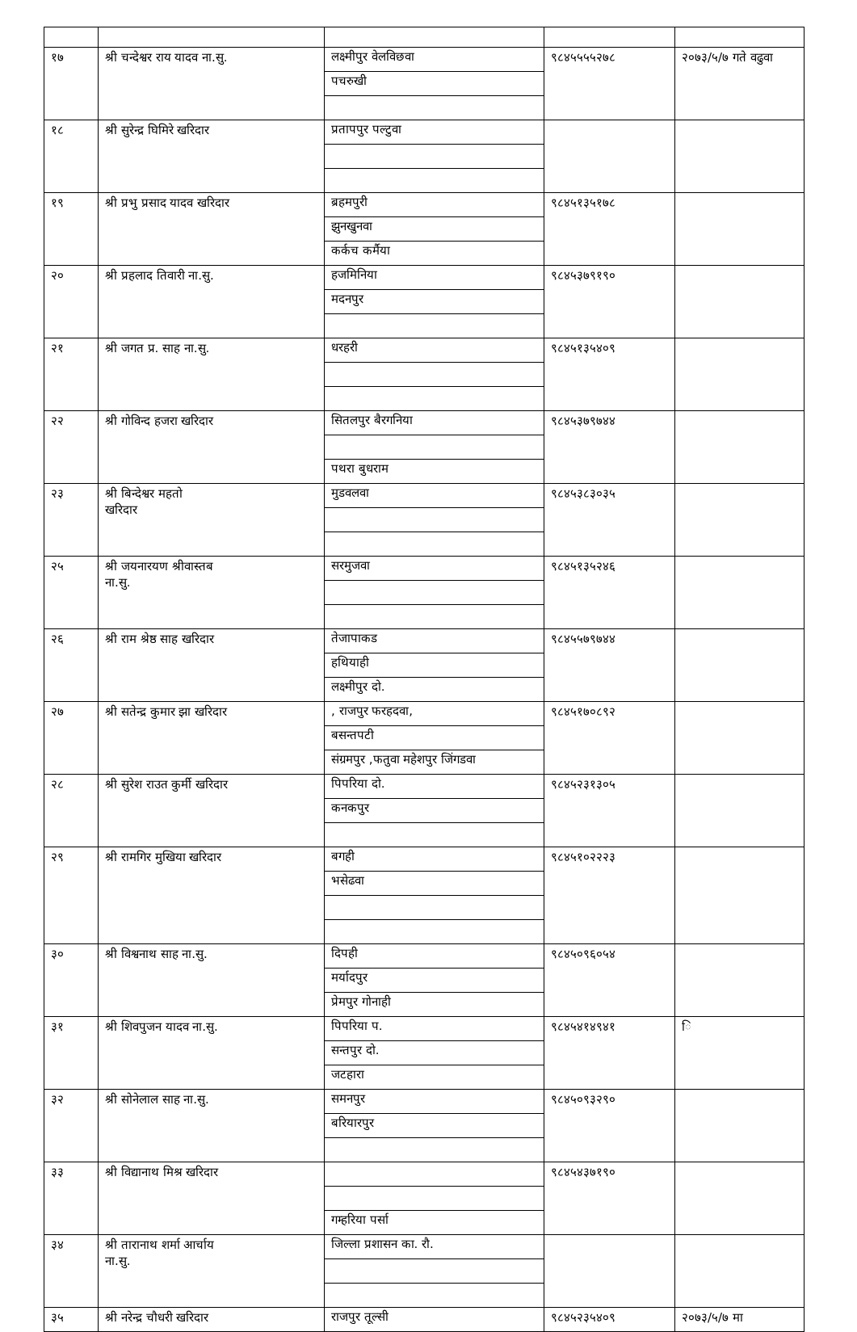| १७ | श्री चन्देश्वर राय यादव ना.सु. | लक्ष्मीपुर वेलविछवा पचरुखी | ९८४५५५५२७८ | २०७३/५/७ गते वढुवा |
| १८ | श्री सुरेन्द्र घिमिरे खरिदार | प्रतापपुर पल्टुवा | | |
| १९ | श्री प्रभु प्रसाद यादव खरिदार | ब्रहमपुरी झुनखुनवा कर्कच कर्मैया | ९८४५१३५१७८ | |
| २० | श्री प्रहलाद तिवारी ना.सु. | हजमिनिया मदनपुर | ९८४५३७९१९० | |
| २१ | श्री जगत प्र. साह ना.सु. | धरहरी | ९८४५१३५४०९ | |
| २२ | श्री गोविन्द हजरा खरिदार | सितलपुर बैरगनिया पथरा बुधराम | ९८४५३७९७४४ | |
| २३ | श्री बिन्देश्वर महतो खरिदार | मुडवलवा | ९८४५३८३०३५ | |
| २५ | श्री जयनारयण श्रीवास्तब ना.सु. | सरमुजवा | ९८४५१३५२४६ | |
| २६ | श्री राम श्रेष्ठ साह खरिदार | तेजापाकड हथियाही लक्ष्मीपुर दो. | ९८४५५७९७४४ | |
| २७ | श्री सतेन्द्र कुमार झा खरिदार | , राजपुर फरहदवा, बसन्तपटी संग्रमपुर ,फतुवा महेशपुर जिंगडवा | ९८४५१७०८९२ | |
| २८ | श्री सुरेश राउत कुर्मी खरिदार | पिपरिया दो. कनकपुर | ९८४५२३१३०५ | |
| २९ | श्री रामगिर मुखिया खरिदार | बगही भसेढवा | ९८४५१०२२२३ | |
| ३० | श्री विश्वनाथ साह ना.सु. | दिपही मर्यादपुर प्रेमपुर गोनाही | ९८४५०९६०५४ | |
| ३१ | श्री शिवपुजन यादव ना.सु. | पिपरिया प. सन्तपुर दो. जटहारा | ९८४५४१४९४१ | ि |
| ३२ | श्री सोनेलाल साह ना.सु. | समनपुर बरियारपुर | ९८४५०९३२९० | |
| ३३ | श्री विद्यानाथ मिश्र खरिदार | गम्हरिया पर्सा | ९८४५४३७१९० | |
| ३४ | श्री तारानाथ शर्मा आर्चाय ना.सु. | जिल्ला प्रशासन का. रौ. | | |
| ३५ | श्री नरेन्द्र चौधरी खरिदार | राजपुर तूल्सी | ९८४५२३५४०९ | २०७३/५/७ मा |